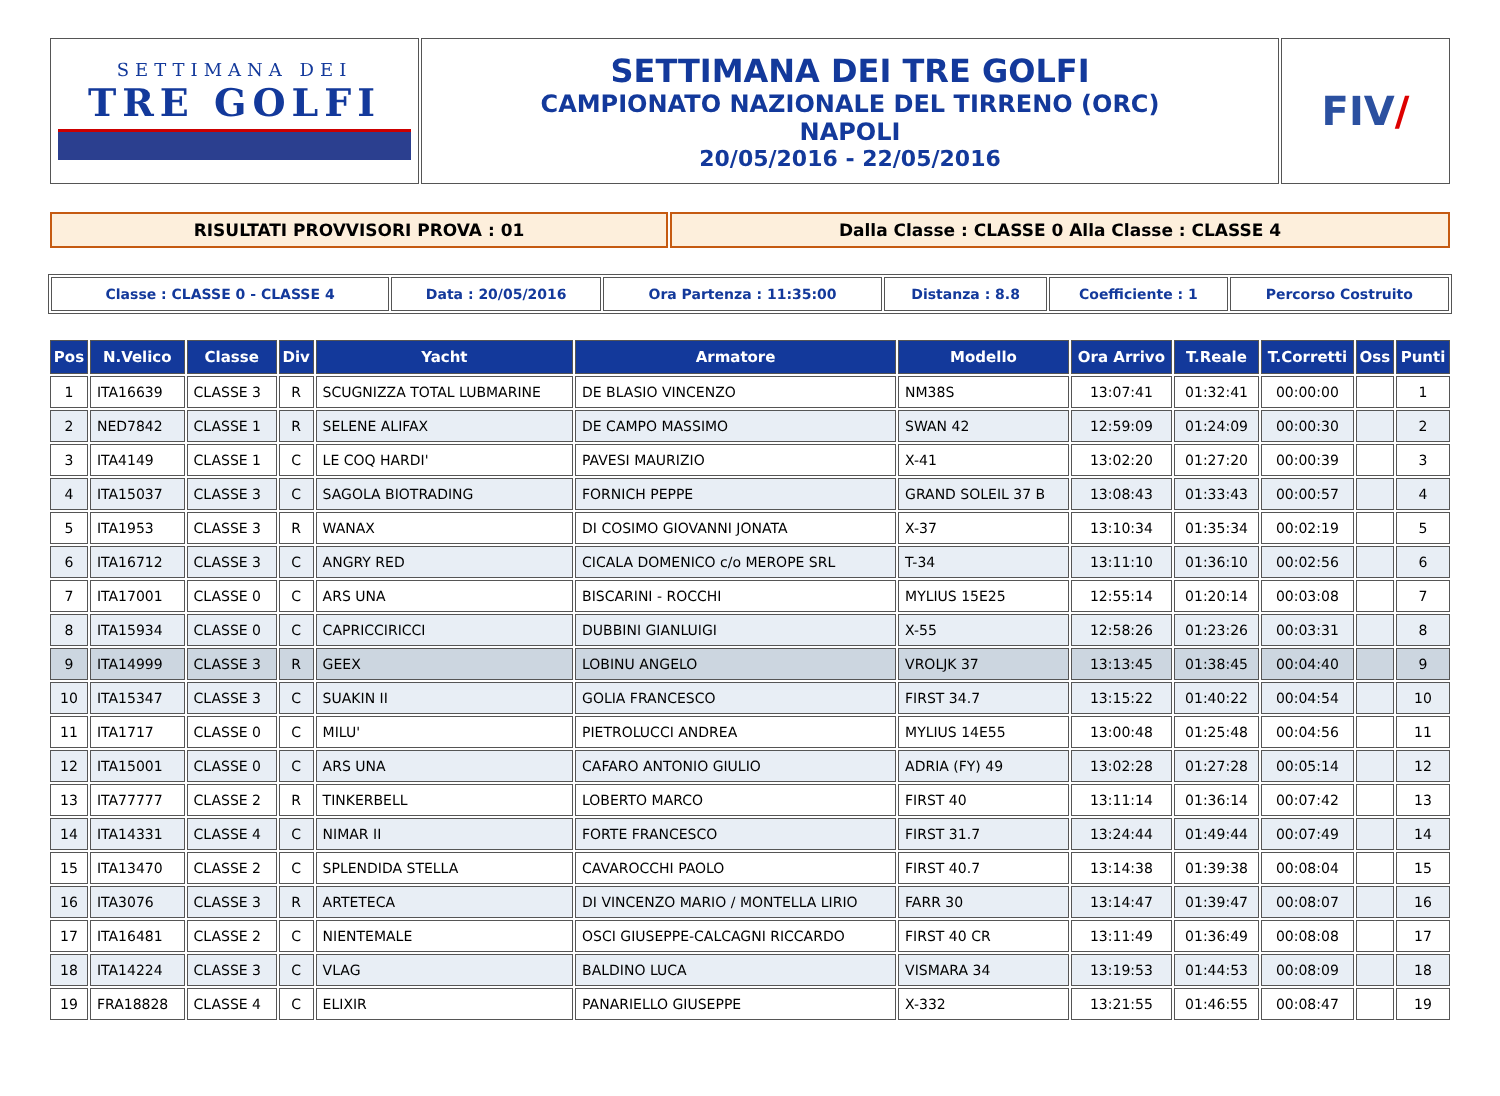| SETTIMANA DEI TRE GOLFI | SETTIMANA DEI TRE GOLFI CAMPIONATO NAZIONALE DEL TIRRENO (ORC) NAPOLI 20/05/2016 - 22/05/2016 | FIV / |
| RISULTATI PROVVISORI PROVA : 01 | Dalla Classe : CLASSE 0 Alla Classe : CLASSE 4 |
| Classe : CLASSE 0 - CLASSE 4 | Data : 20/05/2016 | Ora Partenza : 11:35:00 | Distanza : 8.8 | Coefficiente : 1 | Percorso Costruito |
| Pos | N.Velico | Classe | Div | Yacht | Armatore | Modello | Ora Arrivo | T.Reale | T.Corretti | Oss | Punti |
| --- | --- | --- | --- | --- | --- | --- | --- | --- | --- | --- | --- |
| 1 | ITA16639 | CLASSE 3 | R | SCUGNIZZA TOTAL LUBMARINE | DE BLASIO VINCENZO | NM38S | 13:07:41 | 01:32:41 | 00:00:00 | | 1 |
| 2 | NED7842 | CLASSE 1 | R | SELENE ALIFAX | DE CAMPO MASSIMO | SWAN 42 | 12:59:09 | 01:24:09 | 00:00:30 | | 2 |
| 3 | ITA4149 | CLASSE 1 | C | LE COQ HARDI' | PAVESI MAURIZIO | X-41 | 13:02:20 | 01:27:20 | 00:00:39 | | 3 |
| 4 | ITA15037 | CLASSE 3 | C | SAGOLA BIOTRADING | FORNICH PEPPE | GRAND SOLEIL 37 B | 13:08:43 | 01:33:43 | 00:00:57 | | 4 |
| 5 | ITA1953 | CLASSE 3 | R | WANAX | DI COSIMO GIOVANNI JONATA | X-37 | 13:10:34 | 01:35:34 | 00:02:19 | | 5 |
| 6 | ITA16712 | CLASSE 3 | C | ANGRY RED | CICALA DOMENICO c/o MEROPE SRL | T-34 | 13:11:10 | 01:36:10 | 00:02:56 | | 6 |
| 7 | ITA17001 | CLASSE 0 | C | ARS UNA | BISCARINI - ROCCHI | MYLIUS 15E25 | 12:55:14 | 01:20:14 | 00:03:08 | | 7 |
| 8 | ITA15934 | CLASSE 0 | C | CAPRICCIRICCI | DUBBINI GIANLUIGI | X-55 | 12:58:26 | 01:23:26 | 00:03:31 | | 8 |
| 9 | ITA14999 | CLASSE 3 | R | GEEX | LOBINU ANGELO | VROLJK 37 | 13:13:45 | 01:38:45 | 00:04:40 | | 9 |
| 10 | ITA15347 | CLASSE 3 | C | SUAKIN II | GOLIA FRANCESCO | FIRST 34.7 | 13:15:22 | 01:40:22 | 00:04:54 | | 10 |
| 11 | ITA1717 | CLASSE 0 | C | MILU' | PIETROLUCCI ANDREA | MYLIUS 14E55 | 13:00:48 | 01:25:48 | 00:04:56 | | 11 |
| 12 | ITA15001 | CLASSE 0 | C | ARS UNA | CAFARO ANTONIO GIULIO | ADRIA (FY) 49 | 13:02:28 | 01:27:28 | 00:05:14 | | 12 |
| 13 | ITA77777 | CLASSE 2 | R | TINKERBELL | LOBERTO MARCO | FIRST 40 | 13:11:14 | 01:36:14 | 00:07:42 | | 13 |
| 14 | ITA14331 | CLASSE 4 | C | NIMAR II | FORTE FRANCESCO | FIRST 31.7 | 13:24:44 | 01:49:44 | 00:07:49 | | 14 |
| 15 | ITA13470 | CLASSE 2 | C | SPLENDIDA STELLA | CAVAROCCHI PAOLO | FIRST 40.7 | 13:14:38 | 01:39:38 | 00:08:04 | | 15 |
| 16 | ITA3076 | CLASSE 3 | R | ARTETECA | DI VINCENZO MARIO / MONTELLA LIRIO | FARR 30 | 13:14:47 | 01:39:47 | 00:08:07 | | 16 |
| 17 | ITA16481 | CLASSE 2 | C | NIENTEMALE | OSCI GIUSEPPE-CALCAGNI RICCARDO | FIRST 40 CR | 13:11:49 | 01:36:49 | 00:08:08 | | 17 |
| 18 | ITA14224 | CLASSE 3 | C | VLAG | BALDINO LUCA | VISMARA 34 | 13:19:53 | 01:44:53 | 00:08:09 | | 18 |
| 19 | FRA18828 | CLASSE 4 | C | ELIXIR | PANARIELLO GIUSEPPE | X-332 | 13:21:55 | 01:46:55 | 00:08:47 | | 19 |